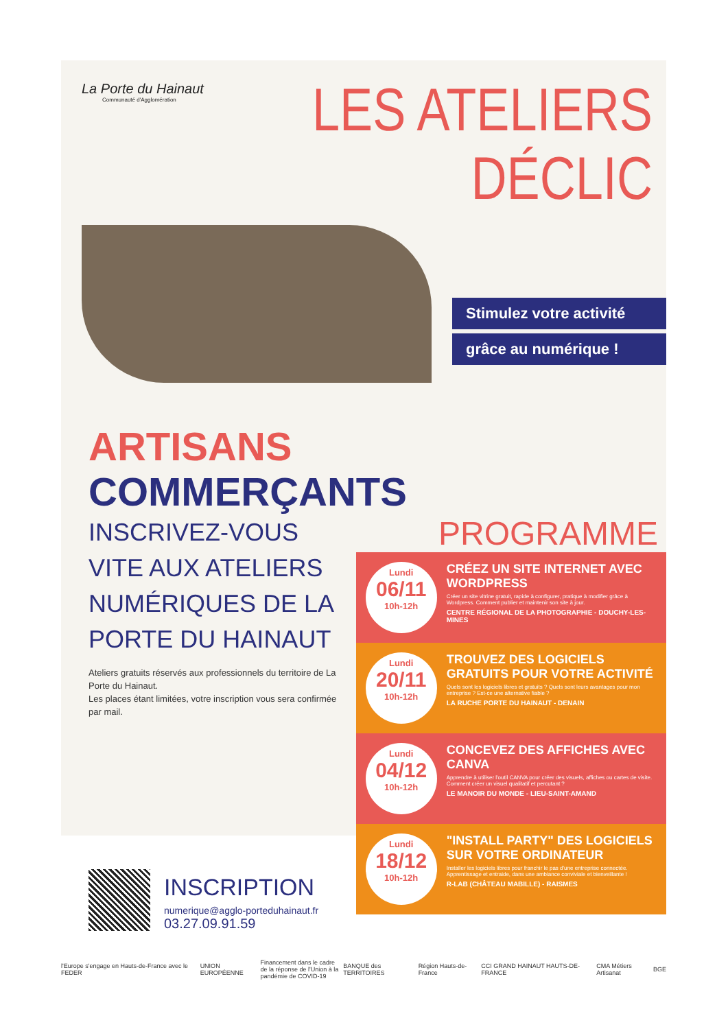La Porte du Hainaut
Communauté d'Agglomération
LES ATELIERS
DÉCLIC
Stimulez votre activité
grâce au numérique !
ARTISANS
COMMERÇANTS
INSCRIVEZ-VOUS VITE AUX ATELIERS NUMÉRIQUES DE LA PORTE DU HAINAUT
Ateliers gratuits réservés aux professionnels du territoire de La Porte du Hainaut.
Les places étant limitées, votre inscription vous sera confirmée par mail.
INSCRIPTION
numerique@agglo-porteduhainaut.fr
03.27.09.91.59
PROGRAMME
Lundi
06/11
10h-12h
CRÉEZ UN SITE INTERNET AVEC WORDPRESS
Créer un site vitrine gratuit, rapide à configurer, pratique à modifier grâce à Wordpress. Comment publier et maintenir son site à jour.
CENTRE RÉGIONAL DE LA PHOTOGRAPHIE - DOUCHY-LES-MINES
Lundi
20/11
10h-12h
TROUVEZ DES LOGICIELS GRATUITS POUR VOTRE ACTIVITÉ
Quels sont les logiciels libres et gratuits ? Quels sont leurs avantages pour mon entreprise ? Est-ce une alternative fiable ?
LA RUCHE PORTE DU HAINAUT - DENAIN
Lundi
04/12
10h-12h
CONCEVEZ DES AFFICHES AVEC CANVA
Apprendre à utiliser l'outil CANVA pour créer des visuels, affiches ou cartes de visite. Comment créer un visuel qualitatif et percutant ?
LE MANOIR DU MONDE - LIEU-SAINT-AMAND
Lundi
18/12
10h-12h
"INSTALL PARTY" DES LOGICIELS SUR VOTRE ORDINATEUR
Installer les logiciels libres pour franchir le pas d'une entreprise connectée. Apprentissage et entraide, dans une ambiance conviviale et bienveillante !
R-LAB (CHÂTEAU MABILLE) - RAISMES
l'Europe s'engage en Hauts-de-France avec le FEDER UNION EUROPÉENNE Financement dans le cadre de la réponse de l'Union à la pandémie de COVID-19 BANQUE des TERRITOIRES Région Hauts-de-France CCI GRAND HAINAUT HAUTS-DE-FRANCE CMA Métiers Artisanat BGE